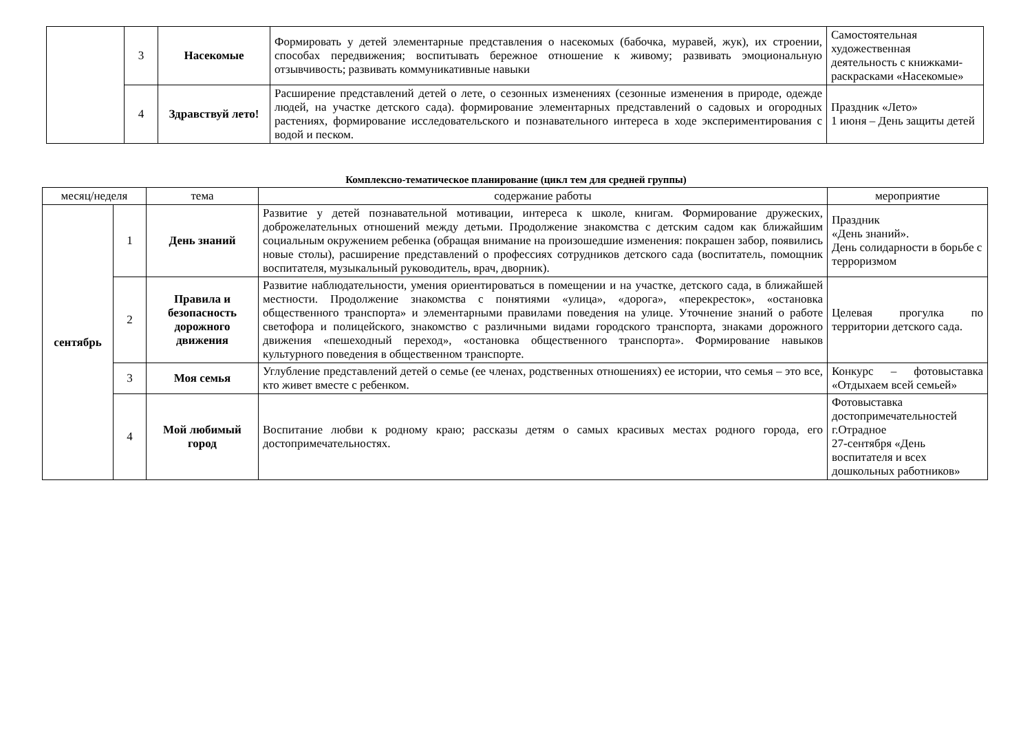| | 3 | Насекомые | Формировать у детей элементарные представления о насекомых (бабочка, муравей, жук), их строении, способах передвижения; воспитывать бережное отношение к живому; развивать эмоциональную отзывчивость; развивать коммуникативные навыки | Самостоятельная художественная деятельность с книжками-раскрасками «Насекомые» |
| | 4 | Здравствуй лето! | Расширение представлений детей о лете, о сезонных изменениях (сезонные изменения в природе, одежде людей, на участке детского сада). формирование элементарных представлений о садовых и огородных растениях, формирование исследовательского и познавательного интереса в ходе экспериментирования с водой и песком. | Праздник «Лето» 1 июня – День защиты детей |
Комплексно-тематическое планирование (цикл тем для средней группы)
| месяц/неделя | | тема | содержание работы | мероприятие |
| --- | --- | --- | --- | --- |
| сентябрь | 1 | День знаний | Развитие у детей познавательной мотивации, интереса к школе, книгам. Формирование дружеских, доброжелательных отношений между детьми. Продолжение знакомства с детским садом как ближайшим социальным окружением ребенка (обращая внимание на произошедшие изменения: покрашен забор, появились новые столы), расширение представлений о профессиях сотрудников детского сада (воспитатель, помощник воспитателя, музыкальный руководитель, врач, дворник). | Праздник «День знаний». День солидарности в борьбе с терроризмом |
| | 2 | Правила и безопасность дорожного движения | Развитие наблюдательности, умения ориентироваться в помещении и на участке, детского сада, в ближайшей местности. Продолжение знакомства с понятиями «улица», «дорога», «перекресток», «остановка общественного транспорта» и элементарными правилами поведения на улице. Уточнение знаний о работе светофора и полицейского, знакомство с различными видами городского транспорта, знаками дорожного движения «пешеходный переход», «остановка общественного транспорта». Формирование навыков культурного поведения в общественном транспорте. | Целевая прогулка по территории детского сада. |
| | 3 | Моя семья | Углубление представлений детей о семье (ее членах, родственных отношениях) ее истории, что семья – это все, кто живет вместе с ребенком. | Конкурс – фотовыставка «Отдыхаем всей семьей» |
| | 4 | Мой любимый город | Воспитание любви к родному краю; рассказы детям о самых красивых местах родного города, его достопримечательностях. | Фотовыставка достопримечательностей г.Отрадное 27-сентября «День воспитателя и всех дошкольных работников» |